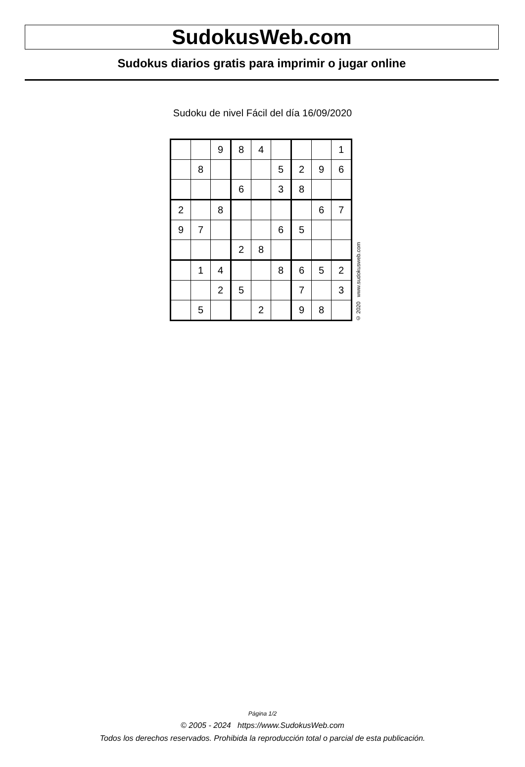SudokusWeb.com
Sudokus diarios gratis para imprimir o jugar online
Sudoku de nivel Fácil del día 16/09/2020
| | | 9 | 8 | 4 | | | | 1 |
| | 8 | | | | 5 | 2 | 9 | 6 |
| | | | 6 | | 3 | 8 | | |
| 2 | | 8 | | | | | 6 | 7 |
| 9 | 7 | | | | 6 | 5 | | |
| | | | 2 | 8 | | | | |
| | 1 | 4 | | | 8 | 6 | 5 | 2 |
| | | 2 | 5 | | | 7 | | 3 |
| | 5 | | | 2 | | 9 | 8 | |
© 2020 www.sudokusweb.com
Página 1/2
© 2005 - 2024 https://www.SudokusWeb.com
Todos los derechos reservados. Prohibida la reproducción total o parcial de esta publicación.